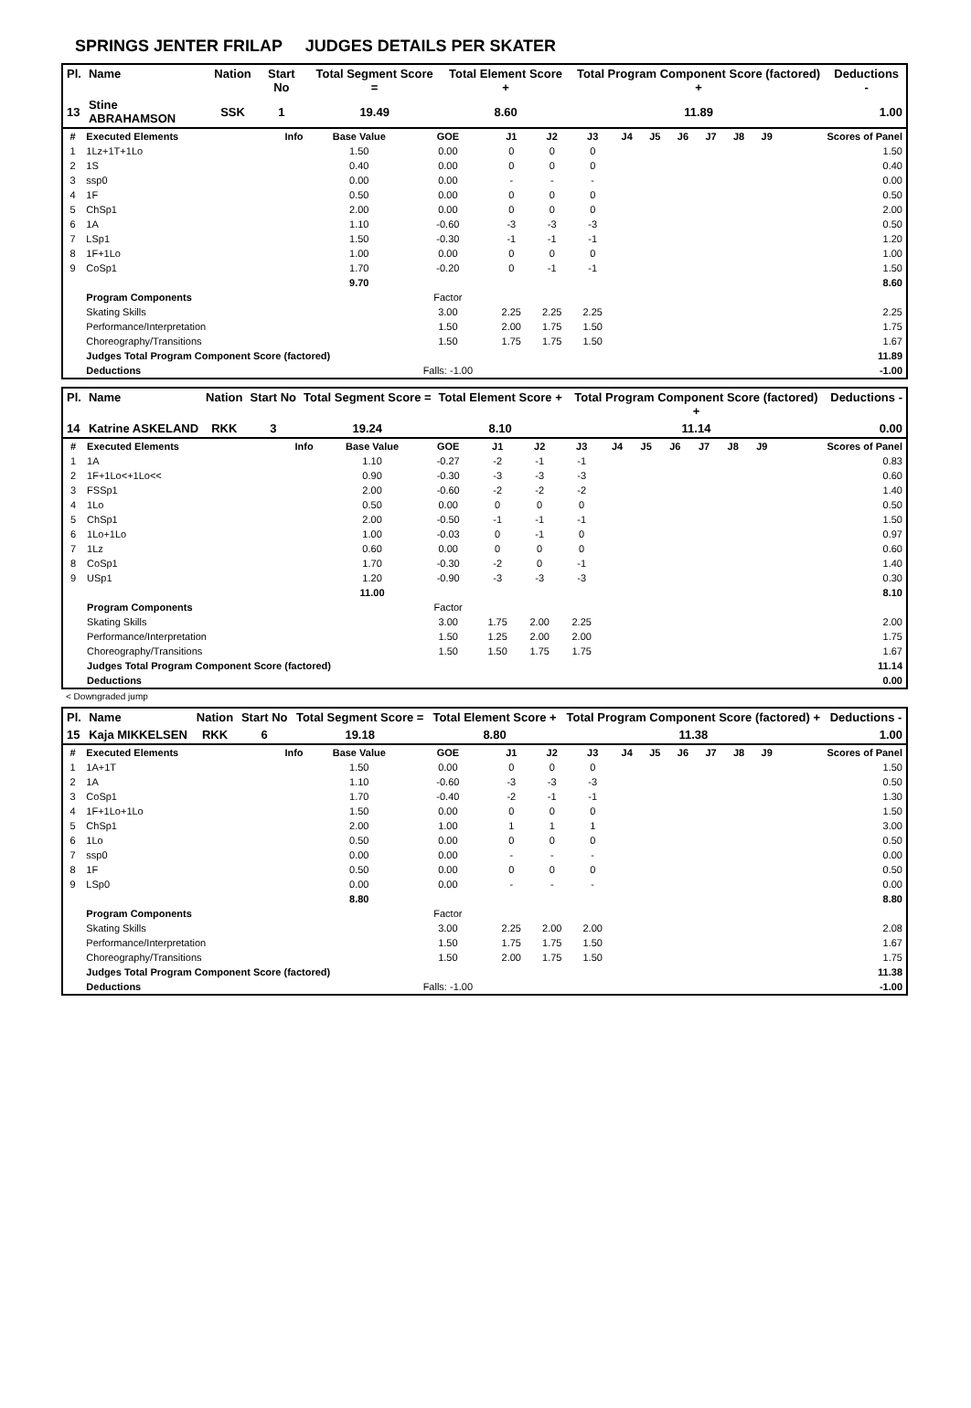SPRINGS JENTER FRILAP JUDGES DETAILS PER SKATER
| Pl. | Name | Nation | Start No | Total Segment Score = | Total Element Score + | Total Program Component Score (factored) + | Deductions - |
| --- | --- | --- | --- | --- | --- | --- | --- |
| 13 | Stine ABRAHAMSON | SSK | 1 | 19.49 | 8.60 | 11.89 | 1.00 |
| # | Executed Elements | Info | Base Value | GOE | J1 | J2 | J3 | J4 | J5 | J6 | J7 | J8 | J9 | Scores of Panel |
| 1 | 1Lz+1T+1Lo | | 1.50 | 0.00 | 0 | 0 | 0 | | | | | | | 1.50 |
| 2 | 1S | | 0.40 | 0.00 | 0 | 0 | 0 | | | | | | | 0.40 |
| 3 | ssp0 | | 0.00 | 0.00 | - | - | - | | | | | | | 0.00 |
| 4 | 1F | | 0.50 | 0.00 | 0 | 0 | 0 | | | | | | | 0.50 |
| 5 | ChSp1 | | 2.00 | 0.00 | 0 | 0 | 0 | | | | | | | 2.00 |
| 6 | 1A | | 1.10 | -0.60 | -3 | -3 | -3 | | | | | | | 0.50 |
| 7 | LSp1 | | 1.50 | -0.30 | -1 | -1 | -1 | | | | | | | 1.20 |
| 8 | 1F+1Lo | | 1.00 | 0.00 | 0 | 0 | 0 | | | | | | | 1.00 |
| 9 | CoSp1 | | 1.70 | -0.20 | 0 | -1 | -1 | | | | | | | 1.50 |
| | | | 9.70 | | | | | | | | | | | 8.60 |
| | Program Components | | | Factor | | | | | | | | | | |
| | Skating Skills | | | 3.00 | 2.25 | 2.25 | 2.25 | | | | | | | 2.25 |
| | Performance/Interpretation | | | 1.50 | 2.00 | 1.75 | 1.50 | | | | | | | 1.75 |
| | Choreography/Transitions | | | 1.50 | 1.75 | 1.75 | 1.50 | | | | | | | 1.67 |
| | Judges Total Program Component Score (factored) | | | | | | | | | | | | | 11.89 |
| | Deductions | | | Falls: -1.00 | | | | | | | | | | -1.00 |
| Pl. | Name | Nation | Start No | Total Segment Score = | Total Element Score + | Total Program Component Score (factored) + | Deductions - |
| --- | --- | --- | --- | --- | --- | --- | --- |
| 14 | Katrine ASKELAND | RKK | 3 | 19.24 | 8.10 | 11.14 | 0.00 |
| # | Executed Elements | Info | Base Value | GOE | J1 | J2 | J3 | J4 | J5 | J6 | J7 | J8 | J9 | Scores of Panel |
| 1 | 1A | | 1.10 | -0.27 | -2 | -1 | -1 | | | | | | | 0.83 |
| 2 | 1F+1Lo<+1Lo<< | | 0.90 | -0.30 | -3 | -3 | -3 | | | | | | | 0.60 |
| 3 | FSSp1 | | 2.00 | -0.60 | -2 | -2 | -2 | | | | | | | 1.40 |
| 4 | 1Lo | | 0.50 | 0.00 | 0 | 0 | 0 | | | | | | | 0.50 |
| 5 | ChSp1 | | 2.00 | -0.50 | -1 | -1 | -1 | | | | | | | 1.50 |
| 6 | 1Lo+1Lo | | 1.00 | -0.03 | 0 | -1 | 0 | | | | | | | 0.97 |
| 7 | 1Lz | | 0.60 | 0.00 | 0 | 0 | 0 | | | | | | | 0.60 |
| 8 | CoSp1 | | 1.70 | -0.30 | -2 | 0 | -1 | | | | | | | 1.40 |
| 9 | USp1 | | 1.20 | -0.90 | -3 | -3 | -3 | | | | | | | 0.30 |
| | | | 11.00 | | | | | | | | | | | 8.10 |
| | Program Components | | | Factor | | | | | | | | | | |
| | Skating Skills | | | 3.00 | 1.75 | 2.00 | 2.25 | | | | | | | 2.00 |
| | Performance/Interpretation | | | 1.50 | 1.25 | 2.00 | 2.00 | | | | | | | 1.75 |
| | Choreography/Transitions | | | 1.50 | 1.50 | 1.75 | 1.75 | | | | | | | 1.67 |
| | Judges Total Program Component Score (factored) | | | | | | | | | | | | | 11.14 |
| | Deductions | | | | | | | | | | | | | 0.00 |
< Downgraded jump
| Pl. | Name | Nation | Start No | Total Segment Score = | Total Element Score + | Total Program Component Score (factored) + | Deductions - |
| --- | --- | --- | --- | --- | --- | --- | --- |
| 15 | Kaja MIKKELSEN | RKK | 6 | 19.18 | 8.80 | 11.38 | 1.00 |
| # | Executed Elements | Info | Base Value | GOE | J1 | J2 | J3 | J4 | J5 | J6 | J7 | J8 | J9 | Scores of Panel |
| 1 | 1A+1T | | 1.50 | 0.00 | 0 | 0 | 0 | | | | | | | 1.50 |
| 2 | 1A | | 1.10 | -0.60 | -3 | -3 | -3 | | | | | | | 0.50 |
| 3 | CoSp1 | | 1.70 | -0.40 | -2 | -1 | -1 | | | | | | | 1.30 |
| 4 | 1F+1Lo+1Lo | | 1.50 | 0.00 | 0 | 0 | 0 | | | | | | | 1.50 |
| 5 | ChSp1 | | 2.00 | 1.00 | 1 | 1 | 1 | | | | | | | 3.00 |
| 6 | 1Lo | | 0.50 | 0.00 | 0 | 0 | 0 | | | | | | | 0.50 |
| 7 | ssp0 | | 0.00 | 0.00 | - | - | - | | | | | | | 0.00 |
| 8 | 1F | | 0.50 | 0.00 | 0 | 0 | 0 | | | | | | | 0.50 |
| 9 | LSp0 | | 0.00 | 0.00 | - | - | - | | | | | | | 0.00 |
| | | | 8.80 | | | | | | | | | | | 8.80 |
| | Program Components | | | Factor | | | | | | | | | | |
| | Skating Skills | | | 3.00 | 2.25 | 2.00 | 2.00 | | | | | | | 2.08 |
| | Performance/Interpretation | | | 1.50 | 1.75 | 1.75 | 1.50 | | | | | | | 1.67 |
| | Choreography/Transitions | | | 1.50 | 2.00 | 1.75 | 1.50 | | | | | | | 1.75 |
| | Judges Total Program Component Score (factored) | | | | | | | | | | | | | 11.38 |
| | Deductions | | | Falls: -1.00 | | | | | | | | | | -1.00 |